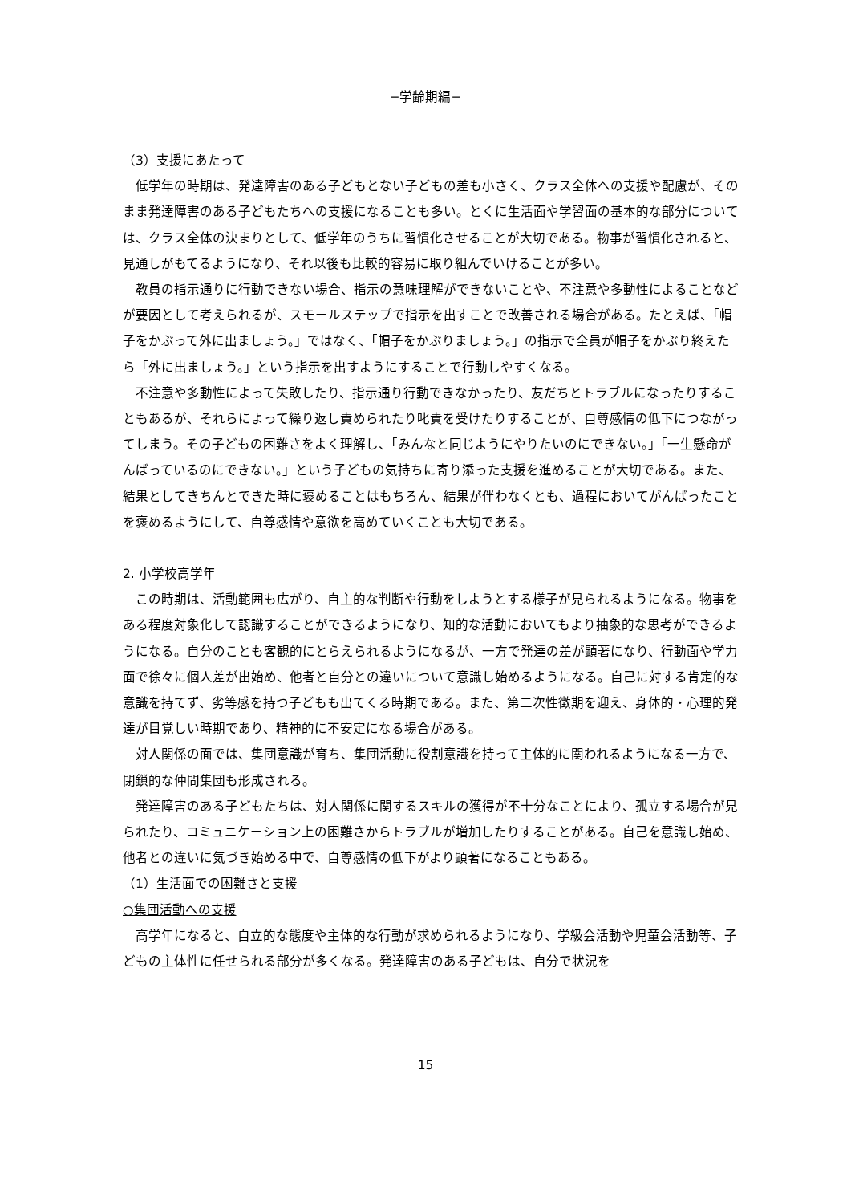−学齢期編−
（3）支援にあたって
低学年の時期は、発達障害のある子どもとない子どもの差も小さく、クラス全体への支援や配慮が、そのまま発達障害のある子どもたちへの支援になることも多い。とくに生活面や学習面の基本的な部分については、クラス全体の決まりとして、低学年のうちに習慣化させることが大切である。物事が習慣化されると、見通しがもてるようになり、それ以後も比較的容易に取り組んでいけることが多い。
教員の指示通りに行動できない場合、指示の意味理解ができないことや、不注意や多動性によることなどが要因として考えられるが、スモールステップで指示を出すことで改善される場合がある。たとえば、「帽子をかぶって外に出ましょう。」ではなく、「帽子をかぶりましょう。」の指示で全員が帽子をかぶり終えたら「外に出ましょう。」という指示を出すようにすることで行動しやすくなる。
不注意や多動性によって失敗したり、指示通り行動できなかったり、友だちとトラブルになったりすることもあるが、それらによって繰り返し責められたり叱責を受けたりすることが、自尊感情の低下につながってしまう。その子どもの困難さをよく理解し、「みんなと同じようにやりたいのにできない。」「一生懸命がんばっているのにできない。」という子どもの気持ちに寄り添った支援を進めることが大切である。また、結果としてきちんとできた時に褒めることはもちろん、結果が伴わなくとも、過程においてがんばったことを褒めるようにして、自尊感情や意欲を高めていくことも大切である。
2. 小学校高学年
この時期は、活動範囲も広がり、自主的な判断や行動をしようとする様子が見られるようになる。物事をある程度対象化して認識することができるようになり、知的な活動においてもより抽象的な思考ができるようになる。自分のことも客観的にとらえられるようになるが、一方で発達の差が顕著になり、行動面や学力面で徐々に個人差が出始め、他者と自分との違いについて意識し始めるようになる。自己に対する肯定的な意識を持てず、劣等感を持つ子どもも出てくる時期である。また、第二次性徴期を迎え、身体的・心理的発達が目覚しい時期であり、精神的に不安定になる場合がある。
対人関係の面では、集団意識が育ち、集団活動に役割意識を持って主体的に関われるようになる一方で、閉鎖的な仲間集団も形成される。
発達障害のある子どもたちは、対人関係に関するスキルの獲得が不十分なことにより、孤立する場合が見られたり、コミュニケーション上の困難さからトラブルが増加したりすることがある。自己を意識し始め、他者との違いに気づき始める中で、自尊感情の低下がより顕著になることもある。
（1）生活面での困難さと支援
○集団活動への支援
高学年になると、自立的な態度や主体的な行動が求められるようになり、学級会活動や児童会活動等、子どもの主体性に任せられる部分が多くなる。発達障害のある子どもは、自分で状況を
15